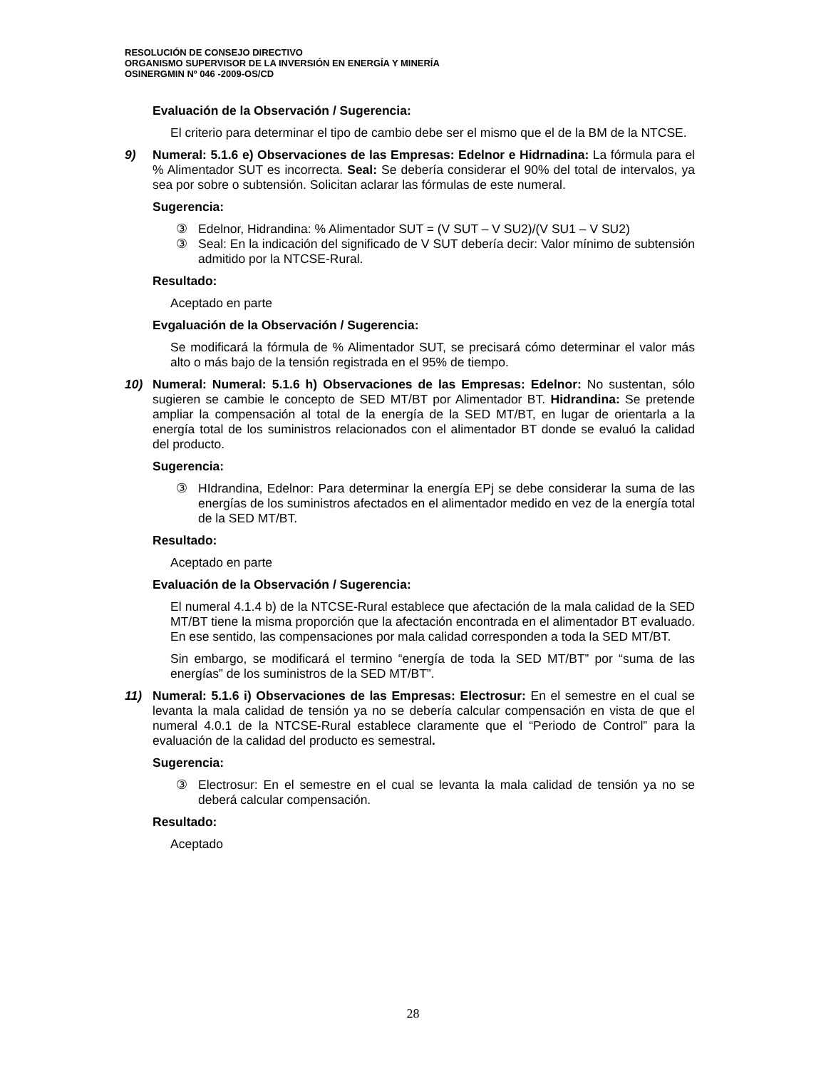RESOLUCIÓN DE CONSEJO DIRECTIVO
ORGANISMO SUPERVISOR DE LA INVERSIÓN EN ENERGÍA Y MINERÍA
OSINERGMIN Nº 046 -2009-OS/CD
Evaluación de la Observación / Sugerencia:
El criterio para determinar el tipo de cambio debe ser el mismo que el de la BM de la NTCSE.
9) Numeral: 5.1.6 e) Observaciones de las Empresas: Edelnor e Hidrnadina: La fórmula para el % Alimentador SUT es incorrecta. Seal: Se debería considerar el 90% del total de intervalos, ya sea por sobre o subtensión. Solicitan aclarar las fórmulas de este numeral.
Sugerencia:
③ Edelnor, Hidrandina: % Alimentador SUT = (V SUT – V SU2)/(V SU1 – V SU2)
③ Seal: En la indicación del significado de V SUT debería decir: Valor mínimo de subtensión admitido por la NTCSE-Rural.
Resultado:
Aceptado en parte
Evgaluación de la Observación / Sugerencia:
Se modificará la fórmula de % Alimentador SUT, se precisará cómo determinar el valor más alto o más bajo de la tensión registrada en el 95% de tiempo.
10) Numeral: Numeral: 5.1.6 h) Observaciones de las Empresas: Edelnor: No sustentan, sólo sugieren se cambie le concepto de SED MT/BT por Alimentador BT. Hidrandina: Se pretende ampliar la compensación al total de la energía de la SED MT/BT, en lugar de orientarla a la energía total de los suministros relacionados con el alimentador BT donde se evaluó la calidad del producto.
Sugerencia:
③ HIdrandina, Edelnor: Para determinar la energía EPj se debe considerar la suma de las energías de los suministros afectados en el alimentador medido en vez de la energía total de la SED MT/BT.
Resultado:
Aceptado en parte
Evaluación de la Observación / Sugerencia:
El numeral 4.1.4 b) de la NTCSE-Rural establece que afectación de la mala calidad de la SED MT/BT tiene la misma proporción que la afectación encontrada en el alimentador BT evaluado. En ese sentido, las compensaciones por mala calidad corresponden a toda la SED MT/BT.
Sin embargo, se modificará el termino “energía de toda la SED MT/BT” por “suma de las energías” de los suministros de la SED MT/BT”.
11) Numeral: 5.1.6 i) Observaciones de las Empresas: Electrosur: En el semestre en el cual se levanta la mala calidad de tensión ya no se debería calcular compensación en vista de que el numeral 4.0.1 de la NTCSE-Rural establece claramente que el “Periodo de Control” para la evaluación de la calidad del producto es semestral.
Sugerencia:
③ Electrosur: En el semestre en el cual se levanta la mala calidad de tensión ya no se deberá calcular compensación.
Resultado:
Aceptado
28